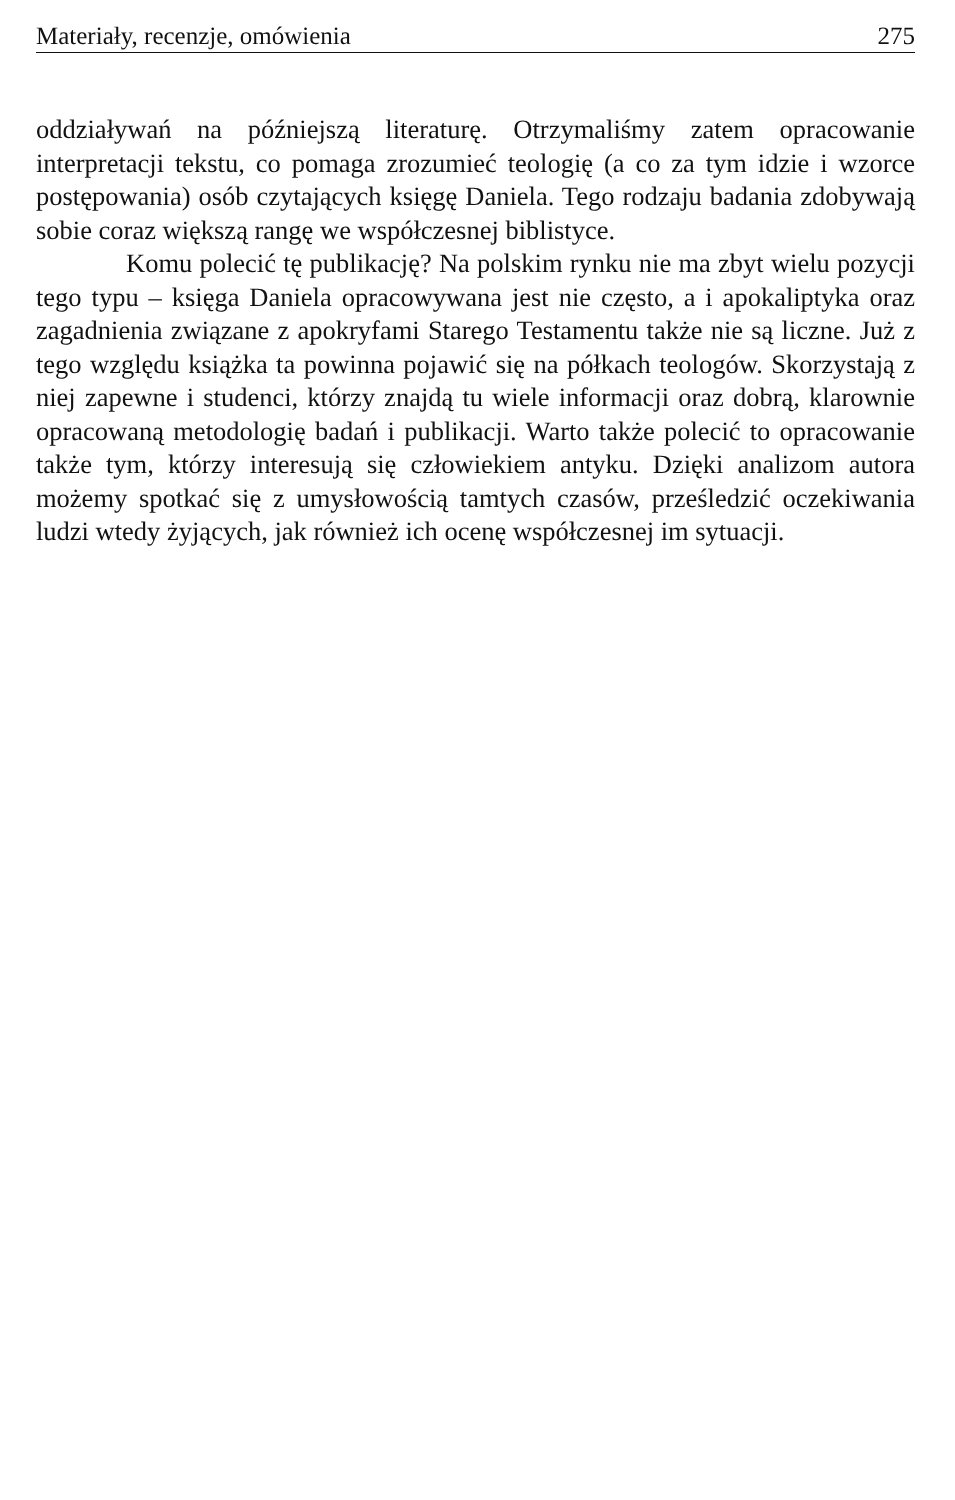Materiały, recenzje, omówienia 275
oddziaływań na późniejszą literaturę. Otrzymaliśmy zatem opracowanie interpretacji tekstu, co pomaga zrozumieć teologię (a co za tym idzie i wzorce postępowania) osób czytających księgę Daniela. Tego rodzaju badania zdobywają sobie coraz większą rangę we współczesnej biblistyce.
Komu polecić tę publikację? Na polskim rynku nie ma zbyt wielu pozycji tego typu – księga Daniela opracowywana jest nie często, a i apokaliptyka oraz zagadnienia związane z apokryfami Starego Testamentu także nie są liczne. Już z tego względu książka ta powinna pojawić się na półkach teologów. Skorzystają z niej zapewne i studenci, którzy znajdą tu wiele informacji oraz dobrą, klarownie opracowaną metodologię badań i publikacji. Warto także polecić to opracowanie także tym, którzy interesują się człowiekiem antyku. Dzięki analizom autora możemy spotkać się z umysłowością tamtych czasów, prześledzić oczekiwania ludzi wtedy żyjących, jak również ich ocenę współczesnej im sytuacji.